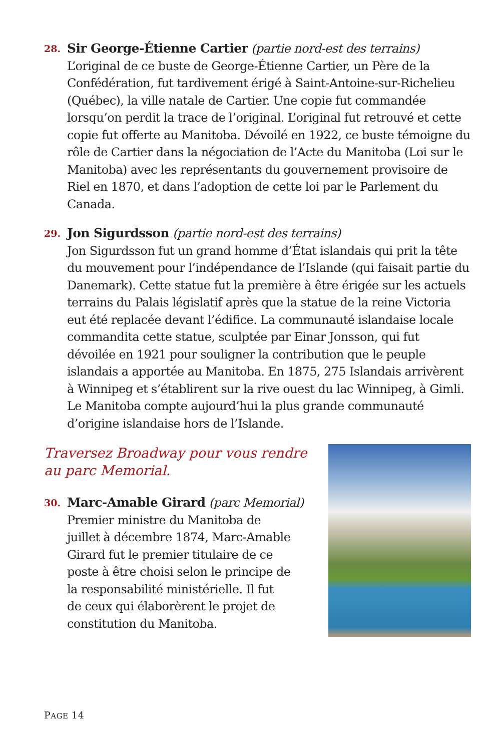28.
Sir George-Étienne Cartier (partie nord-est des terrains)
L’original de ce buste de George-Étienne Cartier, un Père de la Confédération, fut tardivement érigé à Saint-Antoine-sur-Richelieu (Québec), la ville natale de Cartier. Une copie fut commandée lorsqu’on perdit la trace de l’original. L’original fut retrouvé et cette copie fut offerte au Manitoba. Dévoilé en 1922, ce buste témoigne du rôle de Cartier dans la négociation de l’Acte du Manitoba (Loi sur le Manitoba) avec les représentants du gouvernement provisoire de Riel en 1870, et dans l’adoption de cette loi par le Parlement du Canada.
29.
Jon Sigurdsson (partie nord-est des terrains)
Jon Sigurdsson fut un grand homme d’État islandais qui prit la tête du mouvement pour l’indépendance de l’Islande (qui faisait partie du Danemark). Cette statue fut la première à être érigée sur les actuels terrains du Palais législatif après que la statue de la reine Victoria eut été replacée devant l’édifice. La communauté islandaise locale commandita cette statue, sculptée par Einar Jonsson, qui fut dévoilée en 1921 pour souligner la contribution que le peuple islandais a apportée au Manitoba. En 1875, 275 Islandais arrivèrent à Winnipeg et s’établirent sur la rive ouest du lac Winnipeg, à Gimli. Le Manitoba compte aujourd’hui la plus grande communauté d’origine islandaise hors de l’Islande.
Traversez Broadway pour vous rendre
au parc Memorial.
30.
Marc-Amable Girard (parc Memorial)
Premier ministre du Manitoba de
juillet à décembre 1874, Marc-Amable
Girard fut le premier titulaire de ce
poste à être choisi selon le principe de
la responsabilité ministérielle. Il fut
de ceux qui élaborèrent le projet de
constitution du Manitoba.
PAGE 14